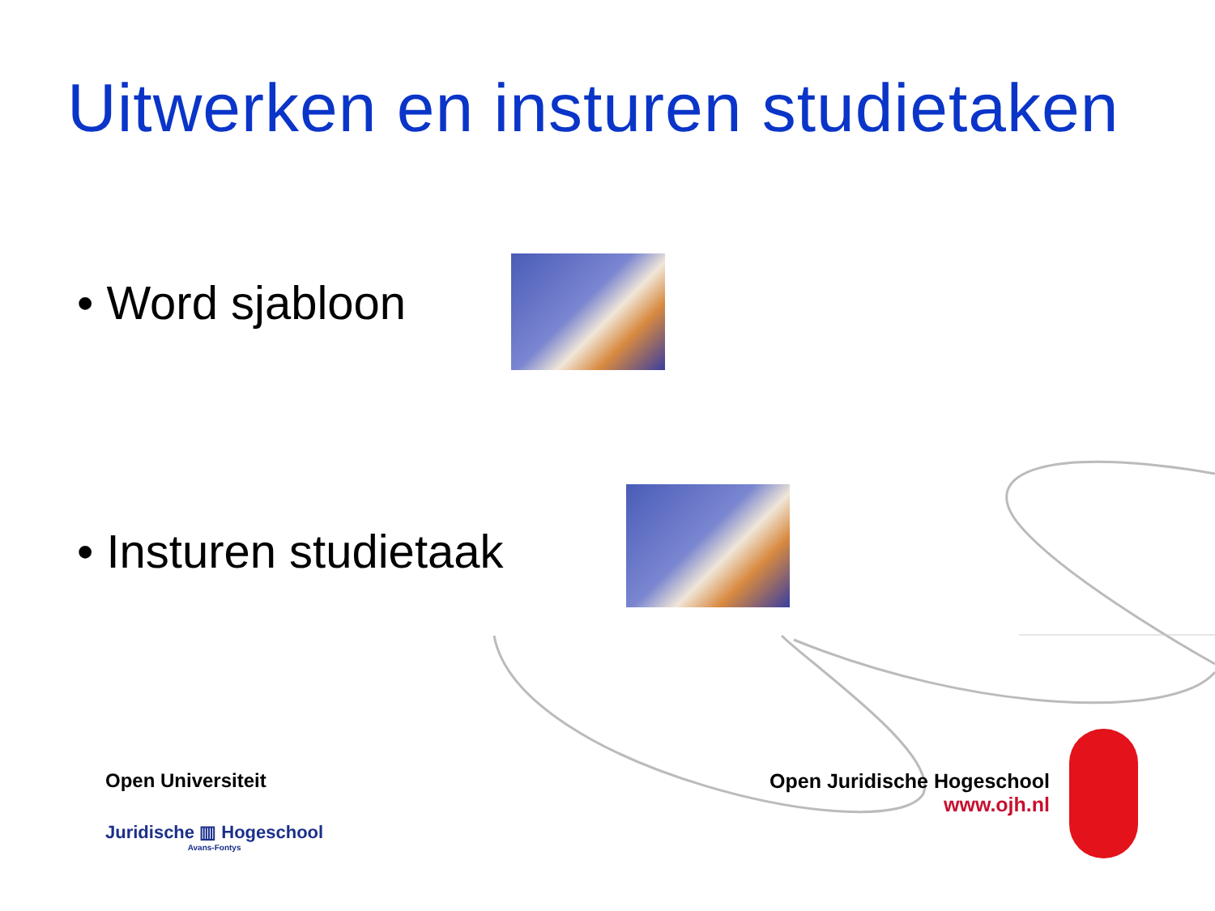Uitwerken en insturen studietaken
• Word sjabloon
• Insturen studietaak
Open Universiteit
Juridische ▥ Hogeschool
Avans-Fontys
Open Juridische Hogeschool
www.ojh.nl